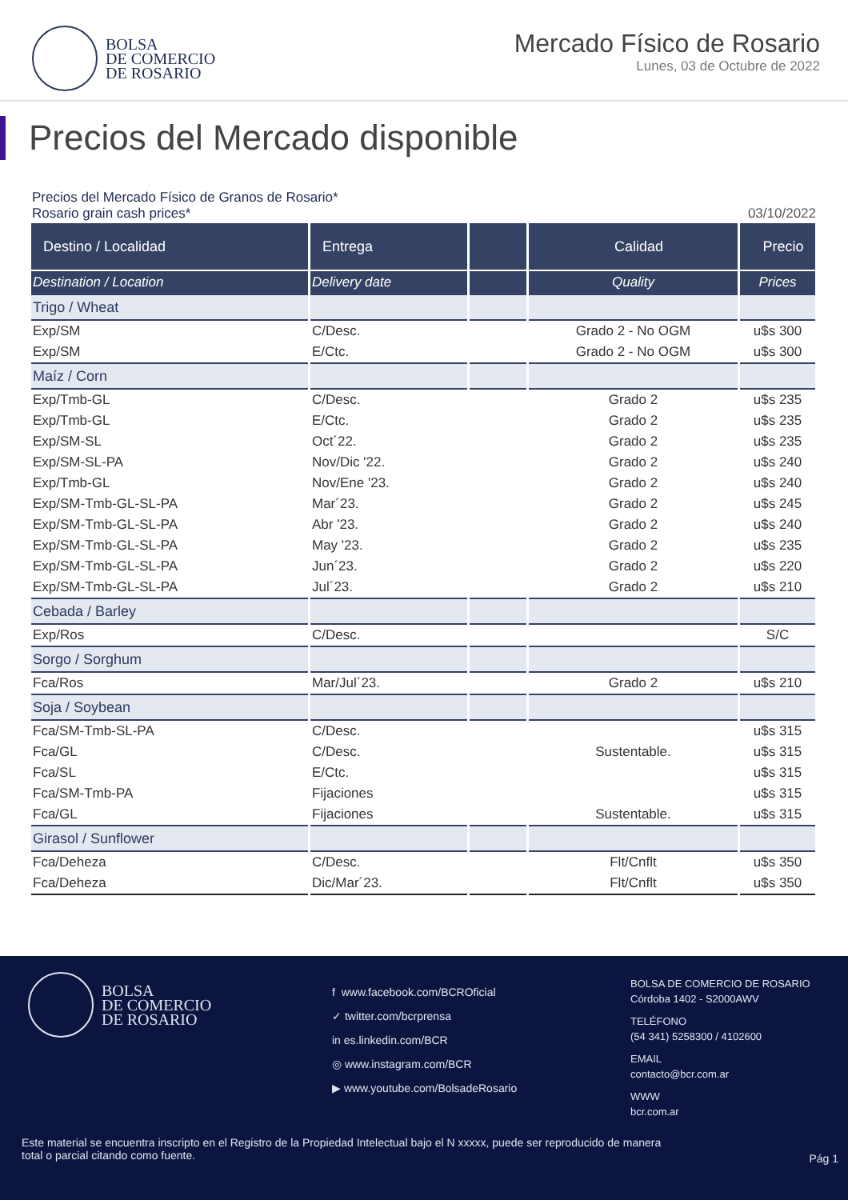BOLSA
DE COMERCIO
DE ROSARIO
Mercado Físico de Rosario
Lunes, 03 de Octubre de 2022
Precios del Mercado disponible
Precios del Mercado Físico de Granos de Rosario*
Rosario grain cash prices* 03/10/2022
| Destino / Localidad | Entrega | | Calidad | Precio |
| --- | --- | --- | --- | --- |
| Destination / Location | Delivery date | | Quality | Prices |
| Trigo / Wheat | | | | |
| Exp/SM | C/Desc. | | Grado 2 - No OGM | u$s 300 |
| Exp/SM | E/Ctc. | | Grado 2 - No OGM | u$s 300 |
| Maíz / Corn | | | | |
| Exp/Tmb-GL | C/Desc. | | Grado 2 | u$s 235 |
| Exp/Tmb-GL | E/Ctc. | | Grado 2 | u$s 235 |
| Exp/SM-SL | Oct´22. | | Grado 2 | u$s 235 |
| Exp/SM-SL-PA | Nov/Dic '22. | | Grado 2 | u$s 240 |
| Exp/Tmb-GL | Nov/Ene '23. | | Grado 2 | u$s 240 |
| Exp/SM-Tmb-GL-SL-PA | Mar´23. | | Grado 2 | u$s 245 |
| Exp/SM-Tmb-GL-SL-PA | Abr '23. | | Grado 2 | u$s 240 |
| Exp/SM-Tmb-GL-SL-PA | May '23. | | Grado 2 | u$s 235 |
| Exp/SM-Tmb-GL-SL-PA | Jun´23. | | Grado 2 | u$s 220 |
| Exp/SM-Tmb-GL-SL-PA | Jul´23. | | Grado 2 | u$s 210 |
| Cebada / Barley | | | | |
| Exp/Ros | C/Desc. | | | S/C |
| Sorgo / Sorghum | | | | |
| Fca/Ros | Mar/Jul´23. | | Grado 2 | u$s 210 |
| Soja / Soybean | | | | |
| Fca/SM-Tmb-SL-PA | C/Desc. | | | u$s 315 |
| Fca/GL | C/Desc. | | Sustentable. | u$s 315 |
| Fca/SL | E/Ctc. | | | u$s 315 |
| Fca/SM-Tmb-PA | Fijaciones | | | u$s 315 |
| Fca/GL | Fijaciones | | Sustentable. | u$s 315 |
| Girasol / Sunflower | | | | |
| Fca/Deheza | C/Desc. | | Flt/Cnflt | u$s 350 |
| Fca/Deheza | Dic/Mar´23. | | Flt/Cnflt | u$s 350 |
BOLSA
DE COMERCIO
DE ROSARIO
f www.facebook.com/BCROficial
✓ twitter.com/bcrprensa
in es.linkedin.com/BCR
◎ www.instagram.com/BCR
▶ www.youtube.com/BolsadeRosario
BOLSA DE COMERCIO DE ROSARIO
Córdoba 1402 - S2000AWV
TELÉFONO
(54 341) 5258300 / 4102600
EMAIL
contacto@bcr.com.ar
WWW
bcr.com.ar
Este material se encuentra inscripto en el Registro de la Propiedad Intelectual bajo el N xxxxx, puede ser reproducido de manera total o parcial citando como fuente.
Pág 1